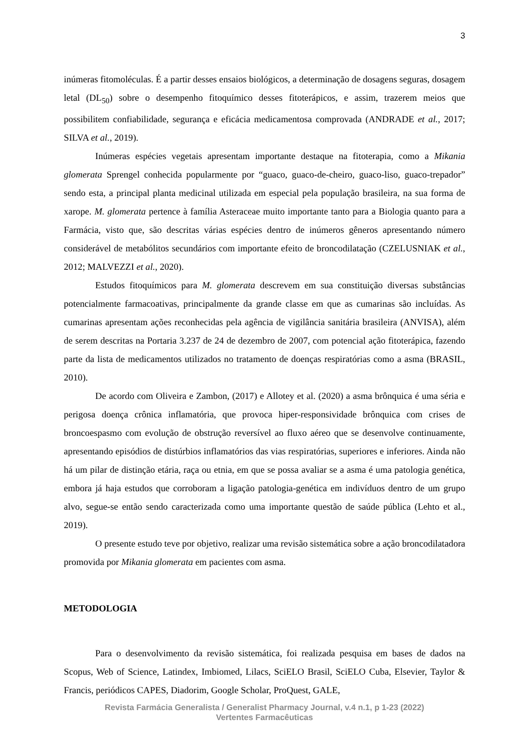3
inúmeras fitomoléculas. É a partir desses ensaios biológicos, a determinação de dosagens seguras, dosagem letal (DL<sub>50</sub>) sobre o desempenho fitoquímico desses fitoterápicos, e assim, trazerem meios que possibilitem confiabilidade, segurança e eficácia medicamentosa comprovada (ANDRADE et al., 2017; SILVA et al., 2019).
Inúmeras espécies vegetais apresentam importante destaque na fitoterapia, como a Mikania glomerata Sprengel conhecida popularmente por “guaco, guaco-de-cheiro, guaco-liso, guaco-trepador” sendo esta, a principal planta medicinal utilizada em especial pela população brasileira, na sua forma de xarope. M. glomerata pertence à família Asteraceae muito importante tanto para a Biologia quanto para a Farmácia, visto que, são descritas várias espécies dentro de inúmeros gêneros apresentando número considerável de metabólitos secundários com importante efeito de broncodilatação (CZELUSNIAK et al., 2012; MALVEZZI et al., 2020).
Estudos fitoquímicos para M. glomerata descrevem em sua constituição diversas substâncias potencialmente farmacoativas, principalmente da grande classe em que as cumarinas são incluídas. As cumarinas apresentam ações reconhecidas pela agência de vigilância sanitária brasileira (ANVISA), além de serem descritas na Portaria 3.237 de 24 de dezembro de 2007, com potencial ação fitoterápica, fazendo parte da lista de medicamentos utilizados no tratamento de doenças respiratórias como a asma (BRASIL, 2010).
De acordo com Oliveira e Zambon, (2017) e Allotey et al. (2020) a asma brônquica é uma séria e perigosa doença crônica inflamatória, que provoca hiper-responsividade brônquica com crises de broncoespasmo com evolução de obstrução reversível ao fluxo aéreo que se desenvolve continuamente, apresentando episódios de distúrbios inflamatórios das vias respiratórias, superiores e inferiores. Ainda não há um pilar de distinção etária, raça ou etnia, em que se possa avaliar se a asma é uma patologia genética, embora já haja estudos que corroboram a ligação patologia-genética em indivíduos dentro de um grupo alvo, segue-se então sendo caracterizada como uma importante questão de saúde pública (Lehto et al., 2019).
O presente estudo teve por objetivo, realizar uma revisão sistemática sobre a ação broncodilatadora promovida por Mikania glomerata em pacientes com asma.
METODOLOGIA
Para o desenvolvimento da revisão sistemática, foi realizada pesquisa em bases de dados na Scopus, Web of Science, Latindex, Imbiomed, Lilacs, SciELO Brasil, SciELO Cuba, Elsevier, Taylor & Francis, periódicos CAPES, Diadorim, Google Scholar, ProQuest, GALE,
Revista Farmácia Generalista / Generalist Pharmacy Journal, v.4 n.1, p 1-23 (2022)
Vertentes Farmacêuticas